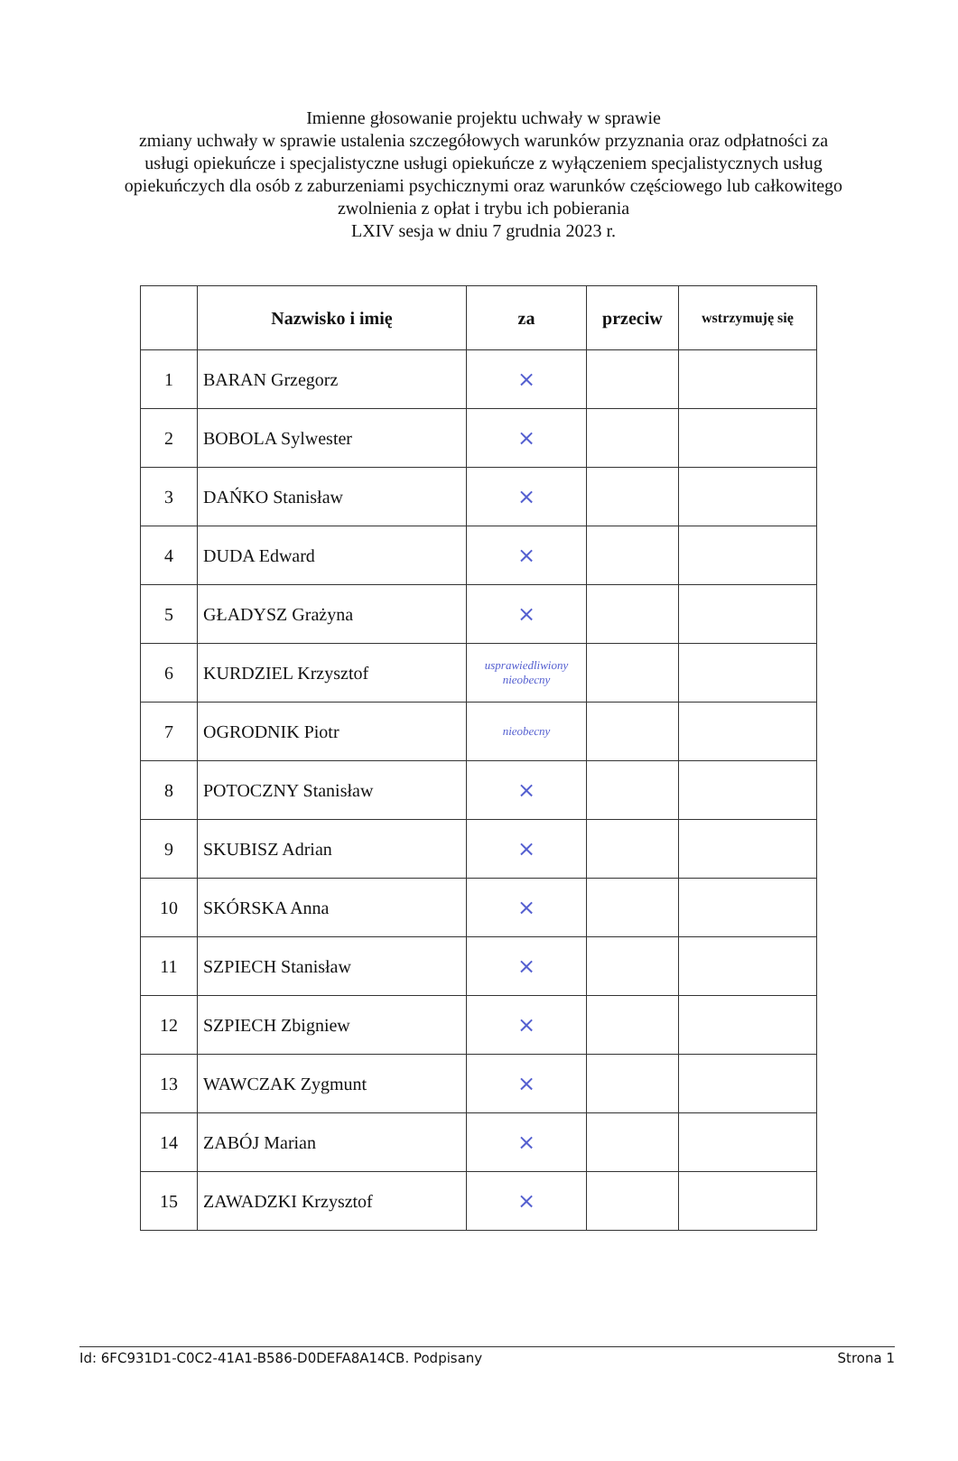Imienne głosowanie projektu uchwały w sprawie
zmiany uchwały w sprawie ustalenia szczegółowych warunków przyznania oraz odpłatności za usługi opiekuńcze i specjalistyczne usługi opiekuńcze z wyłączeniem specjalistycznych usług opiekuńczych dla osób z zaburzeniami psychicznymi oraz warunków częściowego lub całkowitego zwolnienia z opłat i trybu ich pobierania
LXIV sesja w dniu 7 grudnia 2023 r.
| | Nazwisko i imię | za | przeciw | wstrzymuję się |
| --- | --- | --- | --- | --- |
| 1 | BARAN Grzegorz | × | | |
| 2 | BOBOLA Sylwester | × | | |
| 3 | DAŃKO Stanisław | × | | |
| 4 | DUDA Edward | × | | |
| 5 | GŁADYSZ Grażyna | × | | |
| 6 | KURDZIEL Krzysztof | usprawiedliwiony nieobecny | | |
| 7 | OGRODNIK Piotr | nieobecny | | |
| 8 | POTOCZNY Stanisław | × | | |
| 9 | SKUBISZ Adrian | × | | |
| 10 | SKÓRSKA Anna | × | | |
| 11 | SZPIECH Stanisław | × | | |
| 12 | SZPIECH Zbigniew | × | | |
| 13 | WAWCZAK Zygmunt | × | | |
| 14 | ZABÓJ Marian | × | | |
| 15 | ZAWADZKI Krzysztof | × | | |
Id: 6FC931D1-C0C2-41A1-B586-D0DEFA8A14CB. Podpisany Strona 1